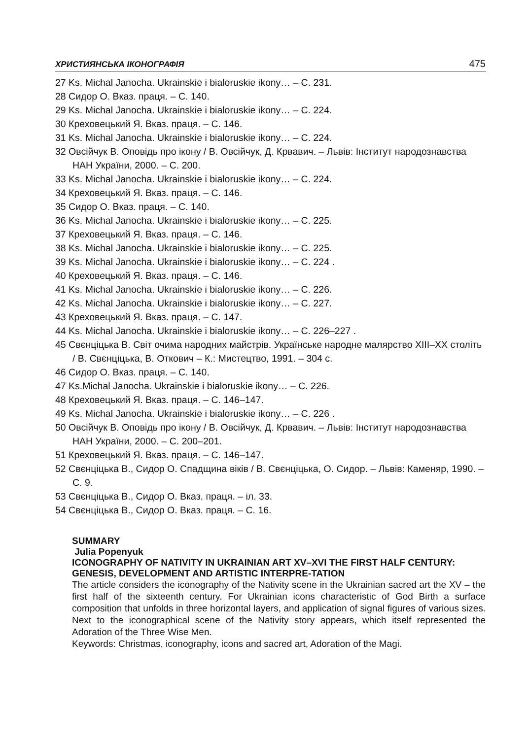ХРИСТИЯНСЬКА ІКОНОГРАФІЯ 475
27 Ks. Michal Janocha. Ukrainskie i bialoruskie ikony… – С. 231.
28 Сидор О. Вказ. праця. – С. 140.
29 Ks. Michal Janocha. Ukrainskie i bialoruskie ikony… – С. 224.
30 Креховецький Я. Вказ. праця. – С. 146.
31 Ks. Michal Janocha. Ukrainskie i bialoruskie ikony… – С. 224.
32 Овсійчук В. Оповідь про ікону / В. Овсійчук, Д. Крвавич. – Львів: Інститут народознавства НАН України, 2000. – С. 200.
33 Ks. Michal Janocha. Ukrainskie i bialoruskie ikony… – С. 224.
34 Креховецький Я. Вказ. праця. – С. 146.
35 Сидор О. Вказ. праця. – С. 140.
36 Ks. Michal Janocha. Ukrainskie i bialoruskie ikony… – С. 225.
37 Креховецький Я. Вказ. праця. – С. 146.
38 Ks. Michal Janocha. Ukrainskie i bialoruskie ikony… – С. 225.
39 Ks. Michal Janocha. Ukrainskie i bialoruskie ikony… – С. 224 .
40 Креховецький Я. Вказ. праця. – С. 146.
41 Ks. Michal Janocha. Ukrainskie i bialoruskie ikony… – С. 226.
42 Ks. Michal Janocha. Ukrainskie i bialoruskie ikony… – С. 227.
43 Креховецький Я. Вказ. праця. – С. 147.
44 Ks. Michal Janocha. Ukrainskie i bialoruskie ikony… – С. 226–227 .
45 Свєнціцька В. Світ очима народних майстрів. Українське народне малярство XIII–XX століть / В. Свєнціцька, В. Откович – К.: Мистецтво, 1991. – 304 с.
46 Сидор О. Вказ. праця. – С. 140.
47 Ks.Michal Janocha. Ukrainskie i bialoruskie ikony… – С. 226.
48 Креховецький Я. Вказ. праця. – С. 146–147.
49 Ks. Michal Janocha. Ukrainskie i bialoruskie ikony… – С. 226 .
50 Овсійчук В. Оповідь про ікону / В. Овсійчук, Д. Крвавич. – Львів: Інститут народознавства НАН України, 2000. – С. 200–201.
51 Креховецький Я. Вказ. праця. – С. 146–147.
52 Свєнціцька В., Сидор О. Спадщина віків / В. Свєнціцька, О. Сидор. – Львів: Каменяр, 1990. – С. 9.
53 Свєнціцька В., Сидор О. Вказ. праця. – іл. 33.
54 Свєнціцька В., Сидор О. Вказ. праця. – С. 16.
SUMMARY
Julia Popenyuk
ICONOGRAPHY OF NATIVITY IN UKRAINIAN ART XV–XVI THE FIRST HALF CENTURY: GENESIS, DEVELOPMENT AND ARTISTIC INTERPRE-TATION
The article considers the iconography of the Nativity scene in the Ukrainian sacred art the XV – the first half of the sixteenth century. For Ukrainian icons characteristic of God Birth a surface composition that unfolds in three horizontal layers, and application of signal figures of various sizes. Next to the iconographical scene of the Nativity story appears, which itself represented the Adoration of the Three Wise Men.
Keywords: Christmas, iconography, icons and sacred art, Adoration of the Magi.